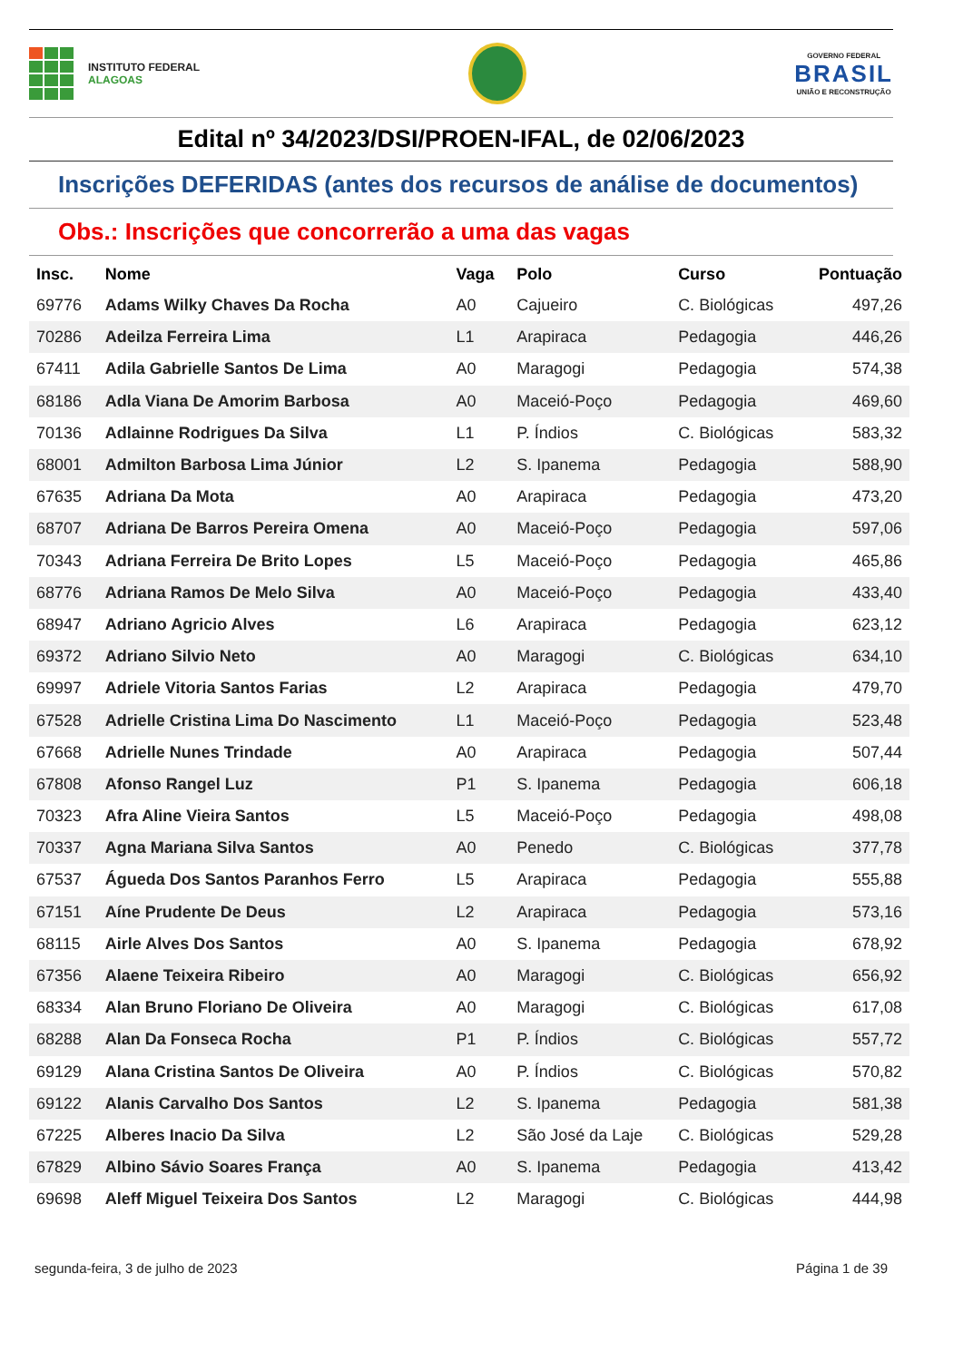INSTITUTO FEDERAL
ALAGOAS
GOVERNO FEDERAL
BRASIL
UNIÃO E RECONSTRUÇÃO
Edital nº 34/2023/DSI/PROEN-IFAL, de 02/06/2023
Inscrições DEFERIDAS (antes dos recursos de análise de documentos)
Obs.: Inscrições que concorrerão a uma das vagas
| Insc. | Nome | Vaga | Polo | Curso | Pontuação |
| --- | --- | --- | --- | --- | --- |
| 69776 | Adams Wilky Chaves Da Rocha | A0 | Cajueiro | C. Biológicas | 497,26 |
| 70286 | Adeilza Ferreira Lima | L1 | Arapiraca | Pedagogia | 446,26 |
| 67411 | Adila Gabrielle Santos De Lima | A0 | Maragogi | Pedagogia | 574,38 |
| 68186 | Adla Viana De Amorim Barbosa | A0 | Maceió-Poço | Pedagogia | 469,60 |
| 70136 | Adlainne Rodrigues Da Silva | L1 | P. Índios | C. Biológicas | 583,32 |
| 68001 | Admilton Barbosa Lima Júnior | L2 | S. Ipanema | Pedagogia | 588,90 |
| 67635 | Adriana Da Mota | A0 | Arapiraca | Pedagogia | 473,20 |
| 68707 | Adriana De Barros Pereira Omena | A0 | Maceió-Poço | Pedagogia | 597,06 |
| 70343 | Adriana Ferreira De Brito Lopes | L5 | Maceió-Poço | Pedagogia | 465,86 |
| 68776 | Adriana Ramos De Melo Silva | A0 | Maceió-Poço | Pedagogia | 433,40 |
| 68947 | Adriano Agricio Alves | L6 | Arapiraca | Pedagogia | 623,12 |
| 69372 | Adriano Silvio Neto | A0 | Maragogi | C. Biológicas | 634,10 |
| 69997 | Adriele Vitoria Santos Farias | L2 | Arapiraca | Pedagogia | 479,70 |
| 67528 | Adrielle Cristina Lima Do Nascimento | L1 | Maceió-Poço | Pedagogia | 523,48 |
| 67668 | Adrielle Nunes Trindade | A0 | Arapiraca | Pedagogia | 507,44 |
| 67808 | Afonso Rangel Luz | P1 | S. Ipanema | Pedagogia | 606,18 |
| 70323 | Afra Aline Vieira Santos | L5 | Maceió-Poço | Pedagogia | 498,08 |
| 70337 | Agna Mariana Silva Santos | A0 | Penedo | C. Biológicas | 377,78 |
| 67537 | Águeda Dos Santos Paranhos Ferro | L5 | Arapiraca | Pedagogia | 555,88 |
| 67151 | Aíne Prudente De Deus | L2 | Arapiraca | Pedagogia | 573,16 |
| 68115 | Airle Alves Dos Santos | A0 | S. Ipanema | Pedagogia | 678,92 |
| 67356 | Alaene Teixeira Ribeiro | A0 | Maragogi | C. Biológicas | 656,92 |
| 68334 | Alan Bruno Floriano De Oliveira | A0 | Maragogi | C. Biológicas | 617,08 |
| 68288 | Alan Da Fonseca Rocha | P1 | P. Índios | C. Biológicas | 557,72 |
| 69129 | Alana Cristina Santos De Oliveira | A0 | P. Índios | C. Biológicas | 570,82 |
| 69122 | Alanis Carvalho Dos Santos | L2 | S. Ipanema | Pedagogia | 581,38 |
| 67225 | Alberes Inacio Da Silva | L2 | São José da Laje | C. Biológicas | 529,28 |
| 67829 | Albino Sávio Soares França | A0 | S. Ipanema | Pedagogia | 413,42 |
| 69698 | Aleff Miguel Teixeira Dos Santos | L2 | Maragogi | C. Biológicas | 444,98 |
segunda-feira, 3 de julho de 2023 Página 1 de 39